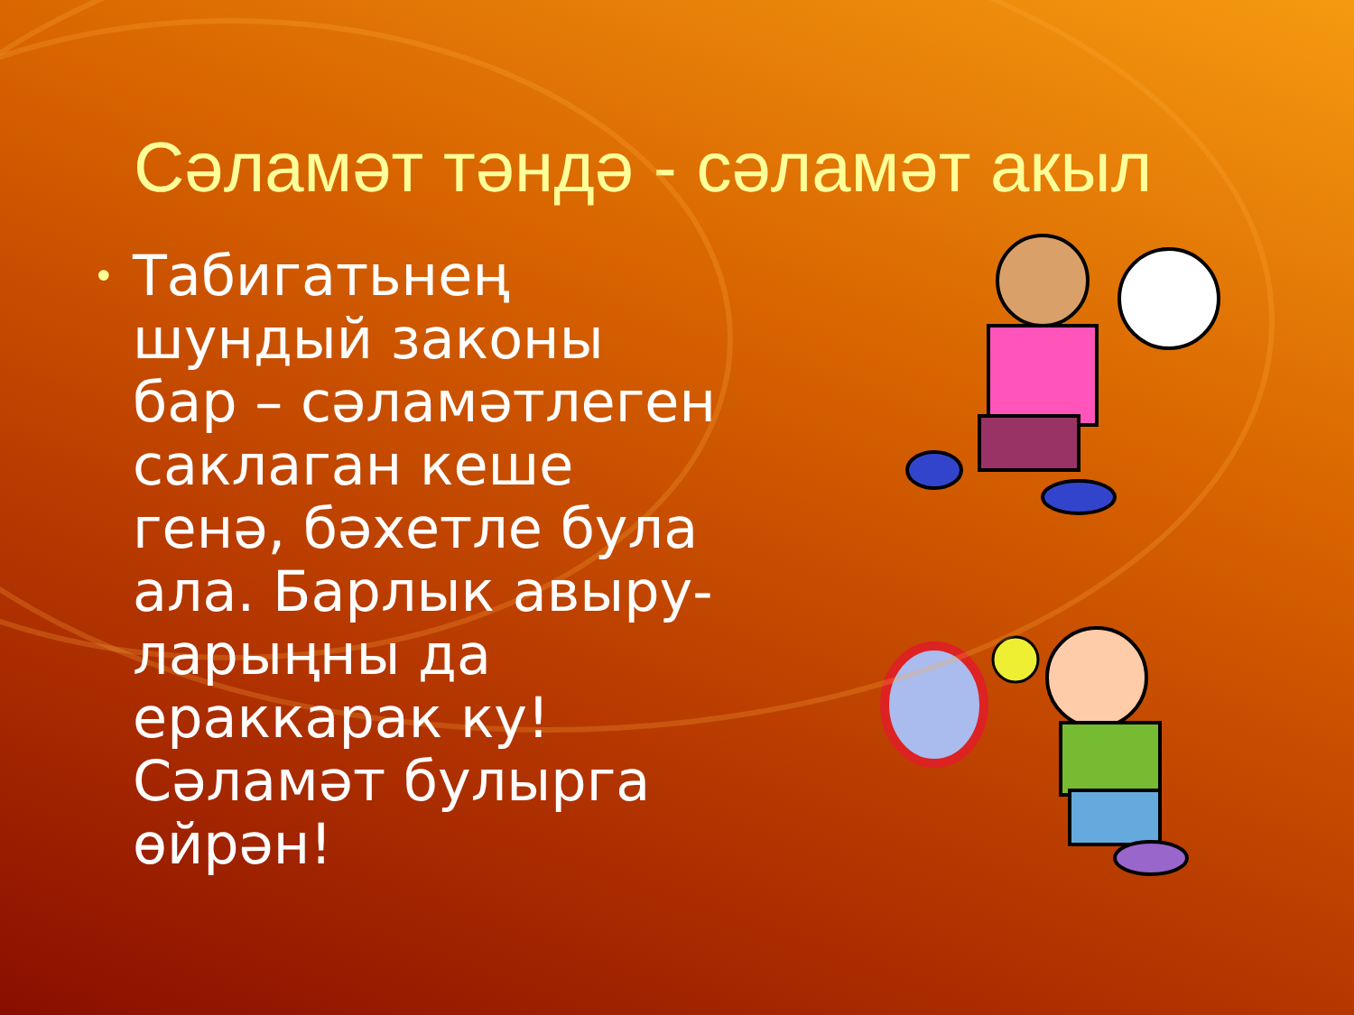Сәламәт тәндә - сәламәт акыл
• Табигатьнең шундый законы бар – сәламәтлеген саклаган кеше генә, бәхетле була ала. Барлык авыру-ларыңны да ераккарак ку! Сәламәт булырга өйрән!